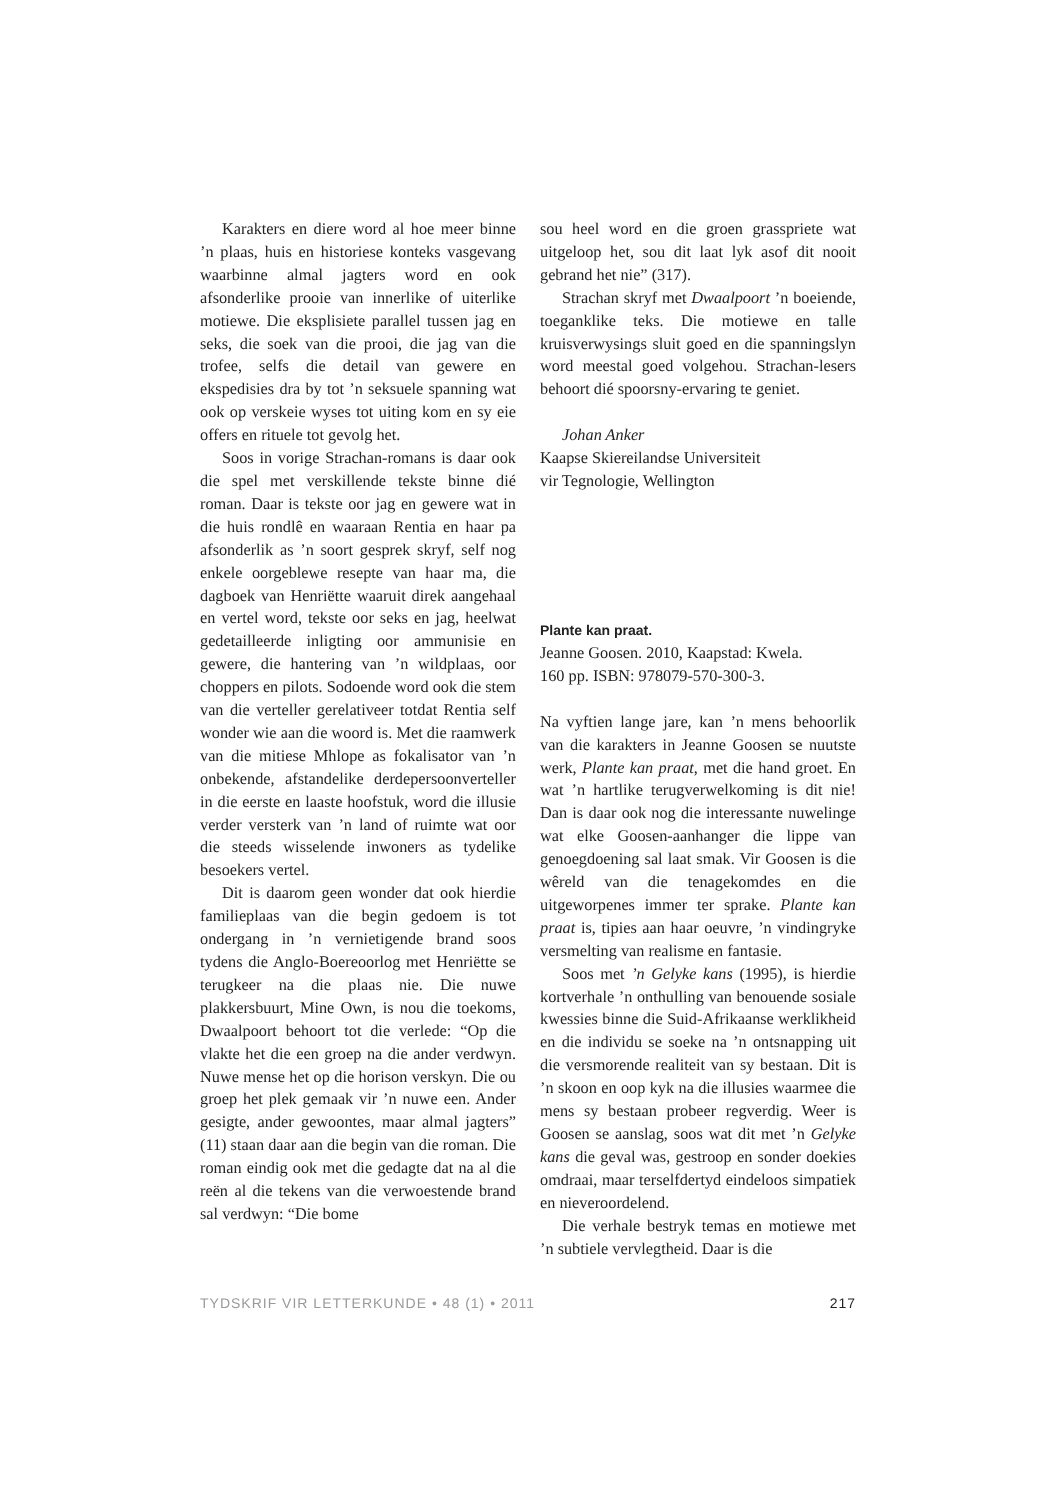Karakters en diere word al hoe meer binne ’n plaas, huis en historiese konteks vasgevang waarbinne almal jagters word en ook afsonderlike prooie van innerlike of uiterlike motiewe. Die eksplisiete parallel tussen jag en seks, die soek van die prooi, die jag van die trofee, selfs die detail van gewere en ekspedisies dra by tot ’n seksuele spanning wat ook op verskeie wyses tot uiting kom en sy eie offers en rituele tot gevolg het.
Soos in vorige Strachan-romans is daar ook die spel met verskillende tekste binne dié roman. Daar is tekste oor jag en gewere wat in die huis rondlê en waaraan Rentia en haar pa afsonderlik as ’n soort gesprek skryf, self nog enkele oorgeblewe resepte van haar ma, die dagboek van Henriëtte waaruit direk aangehaal en vertel word, tekste oor seks en jag, heelwat gedetailleerde inligting oor ammunisie en gewere, die hantering van ’n wildplaas, oor choppers en pilots. Sodoende word ook die stem van die verteller gerelativeer totdat Rentia self wonder wie aan die woord is. Met die raamwerk van die mitiese Mhlope as fokalisator van ’n onbekende, afstandelike derdepersoonverteller in die eerste en laaste hoofstuk, word die illusie verder versterk van ’n land of ruimte wat oor die steeds wisselende inwoners as tydelike besoekers vertel.
Dit is daarom geen wonder dat ook hierdie familieplaas van die begin gedoem is tot ondergang in ’n vernietigende brand soos tydens die Anglo-Boereoorlog met Henriëtte se terugkeer na die plaas nie. Die nuwe plakkersbuurt, Mine Own, is nou die toekoms, Dwaalpoort behoort tot die verlede: “Op die vlakte het die een groep na die ander verdwyn. Nuwe mense het op die horison verskyn. Die ou groep het plek gemaak vir ’n nuwe een. Ander gesigte, ander gewoontes, maar almal jagters” (11) staan daar aan die begin van die roman. Die roman eindig ook met die gedagte dat na al die reën al die tekens van die verwoestende brand sal verdwyn: “Die bome
sou heel word en die groen grasspriete wat uitgeloop het, sou dit laat lyk asof dit nooit gebrand het nie” (317).
Strachan skryf met Dwaalpoort ’n boeiende, toeganklike teks. Die motiewe en talle kruisverwysings sluit goed en die spanningslyn word meestal goed volgehou. Strachan-lesers behoort dié spoorsny-ervaring te geniet.
Johan Anker
Kaapse Skiereilandse Universiteit
vir Tegnologie, Wellington
Plante kan praat.
Jeanne Goosen. 2010, Kaapstad: Kwela.
160 pp. ISBN: 978079-570-300-3.
Na vyftien lange jare, kan ’n mens behoorlik van die karakters in Jeanne Goosen se nuutste werk, Plante kan praat, met die hand groet. En wat ’n hartlike terugverwelkoming is dit nie! Dan is daar ook nog die interessante nuwelinge wat elke Goosen-aanhanger die lippe van genoegdoening sal laat smak. Vir Goosen is die wêreld van die tenagekomdes en die uitgeworpenes immer ter sprake. Plante kan praat is, tipies aan haar oeuvre, ’n vindingryke versmelting van realisme en fantasie.
Soos met ’n Gelyke kans (1995), is hierdie kortverhale ’n onthulling van benouende sosiale kwessies binne die Suid-Afrikaanse werklikheid en die individu se soeke na ’n ontsnapping uit die versmorende realiteit van sy bestaan. Dit is ’n skoon en oop kyk na die illusies waarmee die mens sy bestaan probeer regverdig. Weer is Goosen se aanslag, soos wat dit met ’n Gelyke kans die geval was, gestroop en sonder doekies omdraai, maar terselfdertyd eindeloos simpatiek en nieveroordelend.
Die verhale bestryk temas en motiewe met ’n subtiele vervlegtheid. Daar is die
TYDSKRIF VIR LETTERKUNDE • 48 (1) • 2011 217